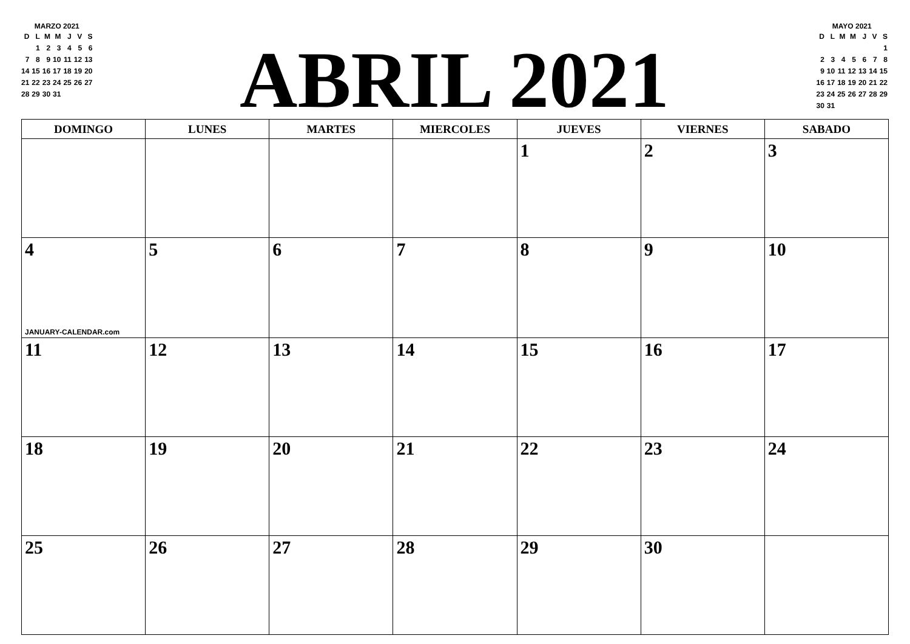MARZO 2021
| D | L | M | M | J | V | S |
| | 1 | 2 | 3 | 4 | 5 | 6 |
| 7 | 8 | 9 | 10 | 11 | 12 | 13 |
| 14 | 15 | 16 | 17 | 18 | 19 | 20 |
| 21 | 22 | 23 | 24 | 25 | 26 | 27 |
| 28 | 29 | 30 | 31 | | | |
ABRIL 2021
MAYO 2021
| D | L | M | M | J | V | S |
| | | | | | | 1 |
| 2 | 3 | 4 | 5 | 6 | 7 | 8 |
| 9 | 10 | 11 | 12 | 13 | 14 | 15 |
| 16 | 17 | 18 | 19 | 20 | 21 | 22 |
| 23 | 24 | 25 | 26 | 27 | 28 | 29 |
| 30 | 31 | | | | | |
| DOMINGO | LUNES | MARTES | MIERCOLES | JUEVES | VIERNES | SABADO |
| --- | --- | --- | --- | --- | --- | --- |
| | | | | 1 | 2 | 3 |
| 4 JANUARY-CALENDAR.com | 5 | 6 | 7 | 8 | 9 | 10 |
| 11 | 12 | 13 | 14 | 15 | 16 | 17 |
| 18 | 19 | 20 | 21 | 22 | 23 | 24 |
| 25 | 26 | 27 | 28 | 29 | 30 | |